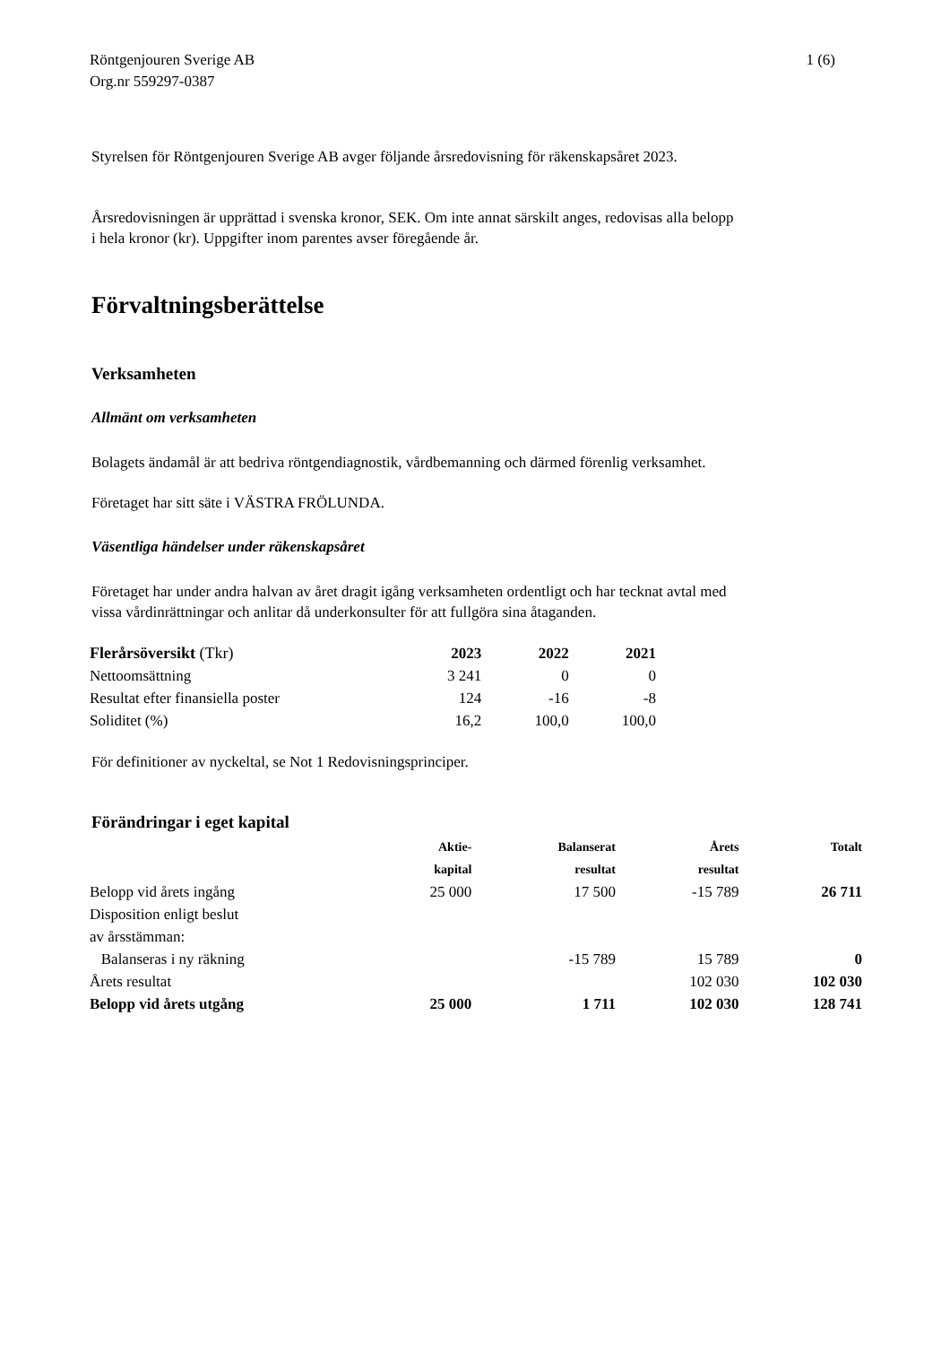Röntgenjouren Sverige AB
Org.nr 559297-0387
1 (6)
Styrelsen för Röntgenjouren Sverige AB avger följande årsredovisning för räkenskapsåret 2023.
Årsredovisningen är upprättad i svenska kronor, SEK. Om inte annat särskilt anges, redovisas alla belopp
i hela kronor (kr). Uppgifter inom parentes avser föregående år.
Förvaltningsberättelse
Verksamheten
Allmänt om verksamheten
Bolagets ändamål är att bedriva röntgendiagnostik, vårdbemanning och därmed förenlig verksamhet.
Företaget har sitt säte i VÄSTRA FRÖLUNDA.
Väsentliga händelser under räkenskapsåret
Företaget har under andra halvan av året dragit igång verksamheten ordentligt och har tecknat avtal med
vissa vårdinrättningar och anlitar då underkonsulter för att fullgöra sina åtaganden.
| Flerårsöversikt (Tkr) | 2023 | 2022 | 2021 |
| --- | --- | --- | --- |
| Nettoomsättning | 3 241 | 0 | 0 |
| Resultat efter finansiella poster | 124 | -16 | -8 |
| Soliditet (%) | 16,2 | 100,0 | 100,0 |
För definitioner av nyckeltal, se Not 1 Redovisningsprinciper.
Förändringar i eget kapital
| | Aktie- kapital | Balanserat resultat | Årets resultat | Totalt |
| --- | --- | --- | --- | --- |
| Belopp vid årets ingång | 25 000 | 17 500 | -15 789 | 26 711 |
| Disposition enligt beslut av årsstämman: | | | | |
| Balanseras i ny räkning | | -15 789 | 15 789 | 0 |
| Årets resultat | | | 102 030 | 102 030 |
| Belopp vid årets utgång | 25 000 | 1 711 | 102 030 | 128 741 |